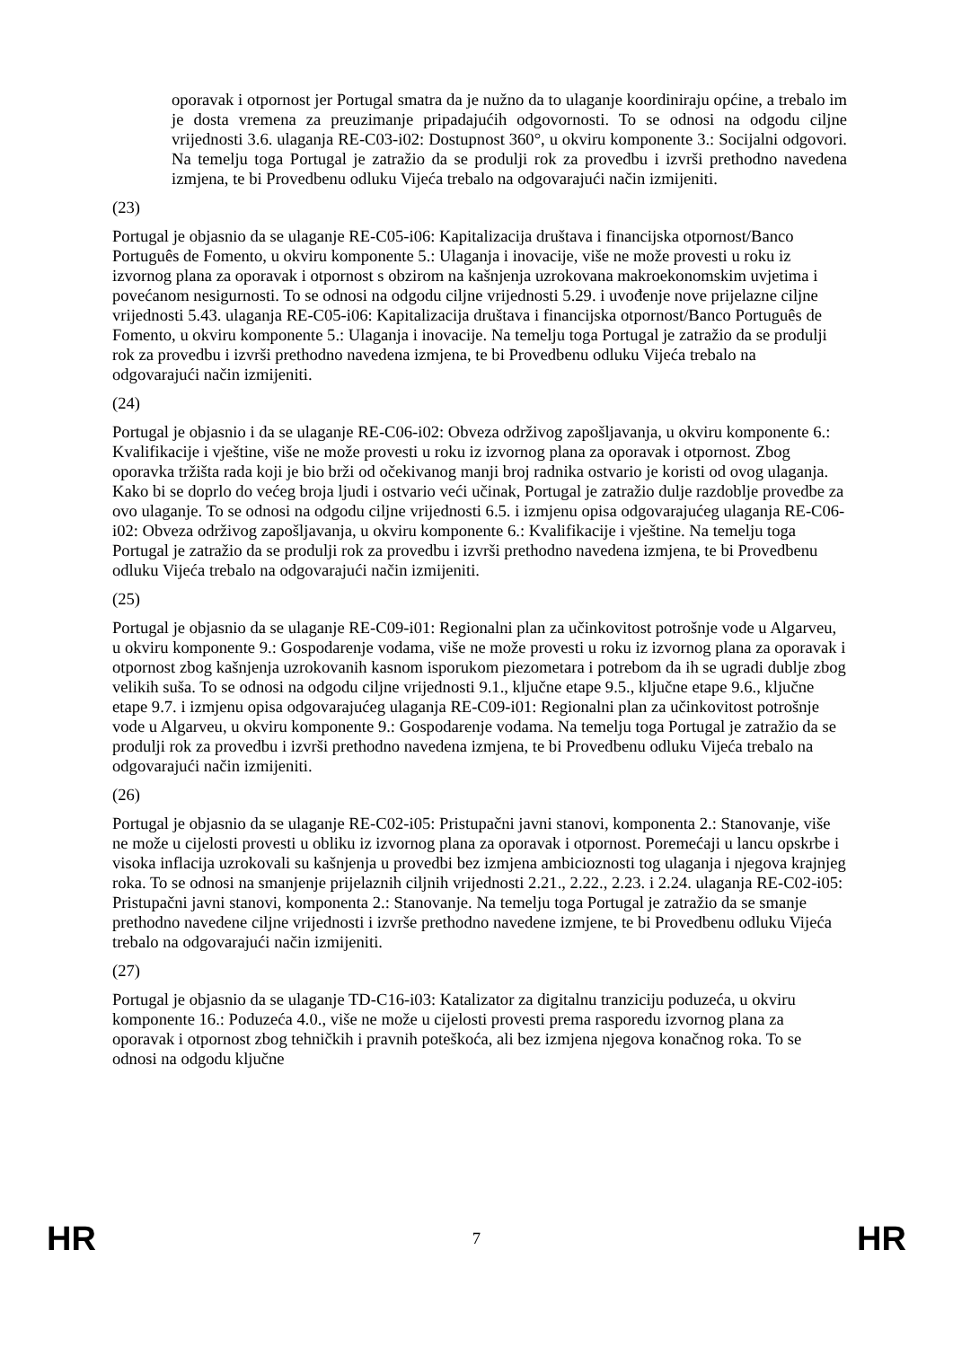oporavak i otpornost jer Portugal smatra da je nužno da to ulaganje koordiniraju općine, a trebalo im je dosta vremena za preuzimanje pripadajućih odgovornosti. To se odnosi na odgodu ciljne vrijednosti 3.6. ulaganja RE-C03-i02: Dostupnost 360°, u okviru komponente 3.: Socijalni odgovori. Na temelju toga Portugal je zatražio da se produlji rok za provedbu i izvrši prethodno navedena izmjena, te bi Provedbenu odluku Vijeća trebalo na odgovarajući način izmijeniti.
(23)
Portugal je objasnio da se ulaganje RE-C05-i06: Kapitalizacija društava i financijska otpornost/Banco Português de Fomento, u okviru komponente 5.: Ulaganja i inovacije, više ne može provesti u roku iz izvornog plana za oporavak i otpornost s obzirom na kašnjenja uzrokovana makroekonomskim uvjetima i povećanom nesigurnosti. To se odnosi na odgodu ciljne vrijednosti 5.29. i uvođenje nove prijelazne ciljne vrijednosti 5.43. ulaganja RE-C05-i06: Kapitalizacija društava i financijska otpornost/Banco Português de Fomento, u okviru komponente 5.: Ulaganja i inovacije. Na temelju toga Portugal je zatražio da se produlji rok za provedbu i izvrši prethodno navedena izmjena, te bi Provedbenu odluku Vijeća trebalo na odgovarajući način izmijeniti.
(24)
Portugal je objasnio i da se ulaganje RE-C06-i02: Obveza održivog zapošljavanja, u okviru komponente 6.: Kvalifikacije i vještine, više ne može provesti u roku iz izvornog plana za oporavak i otpornost. Zbog oporavka tržišta rada koji je bio brži od očekivanog manji broj radnika ostvario je koristi od ovog ulaganja. Kako bi se doprlo do većeg broja ljudi i ostvario veći učinak, Portugal je zatražio dulje razdoblje provedbe za ovo ulaganje. To se odnosi na odgodu ciljne vrijednosti 6.5. i izmjenu opisa odgovarajućeg ulaganja RE-C06-i02: Obveza održivog zapošljavanja, u okviru komponente 6.: Kvalifikacije i vještine. Na temelju toga Portugal je zatražio da se produlji rok za provedbu i izvrši prethodno navedena izmjena, te bi Provedbenu odluku Vijeća trebalo na odgovarajući način izmijeniti.
(25)
Portugal je objasnio da se ulaganje RE-C09-i01: Regionalni plan za učinkovitost potrošnje vode u Algarveu, u okviru komponente 9.: Gospodarenje vodama, više ne može provesti u roku iz izvornog plana za oporavak i otpornost zbog kašnjenja uzrokovanih kasnom isporukom piezometara i potrebom da ih se ugradi dublje zbog velikih suša. To se odnosi na odgodu ciljne vrijednosti 9.1., ključne etape 9.5., ključne etape 9.6., ključne etape 9.7. i izmjenu opisa odgovarajućeg ulaganja RE-C09-i01: Regionalni plan za učinkovitost potrošnje vode u Algarveu, u okviru komponente 9.: Gospodarenje vodama. Na temelju toga Portugal je zatražio da se produlji rok za provedbu i izvrši prethodno navedena izmjena, te bi Provedbenu odluku Vijeća trebalo na odgovarajući način izmijeniti.
(26)
Portugal je objasnio da se ulaganje RE-C02-i05: Pristupačni javni stanovi, komponenta 2.: Stanovanje, više ne može u cijelosti provesti u obliku iz izvornog plana za oporavak i otpornost. Poremećaji u lancu opskrbe i visoka inflacija uzrokovali su kašnjenja u provedbi bez izmjena ambicioznosti tog ulaganja i njegova krajnjeg roka. To se odnosi na smanjenje prijelaznih ciljnih vrijednosti 2.21., 2.22., 2.23. i 2.24. ulaganja RE-C02-i05: Pristupačni javni stanovi, komponenta 2.: Stanovanje. Na temelju toga Portugal je zatražio da se smanje prethodno navedene ciljne vrijednosti i izvrše prethodno navedene izmjene, te bi Provedbenu odluku Vijeća trebalo na odgovarajući način izmijeniti.
(27)
Portugal je objasnio da se ulaganje TD-C16-i03: Katalizator za digitalnu tranziciju poduzeća, u okviru komponente 16.: Poduzeća 4.0., više ne može u cijelosti provesti prema rasporedu izvornog plana za oporavak i otpornost zbog tehničkih i pravnih poteškoća, ali bez izmjena njegova konačnog roka. To se odnosi na odgodu ključne
HR 7 HR